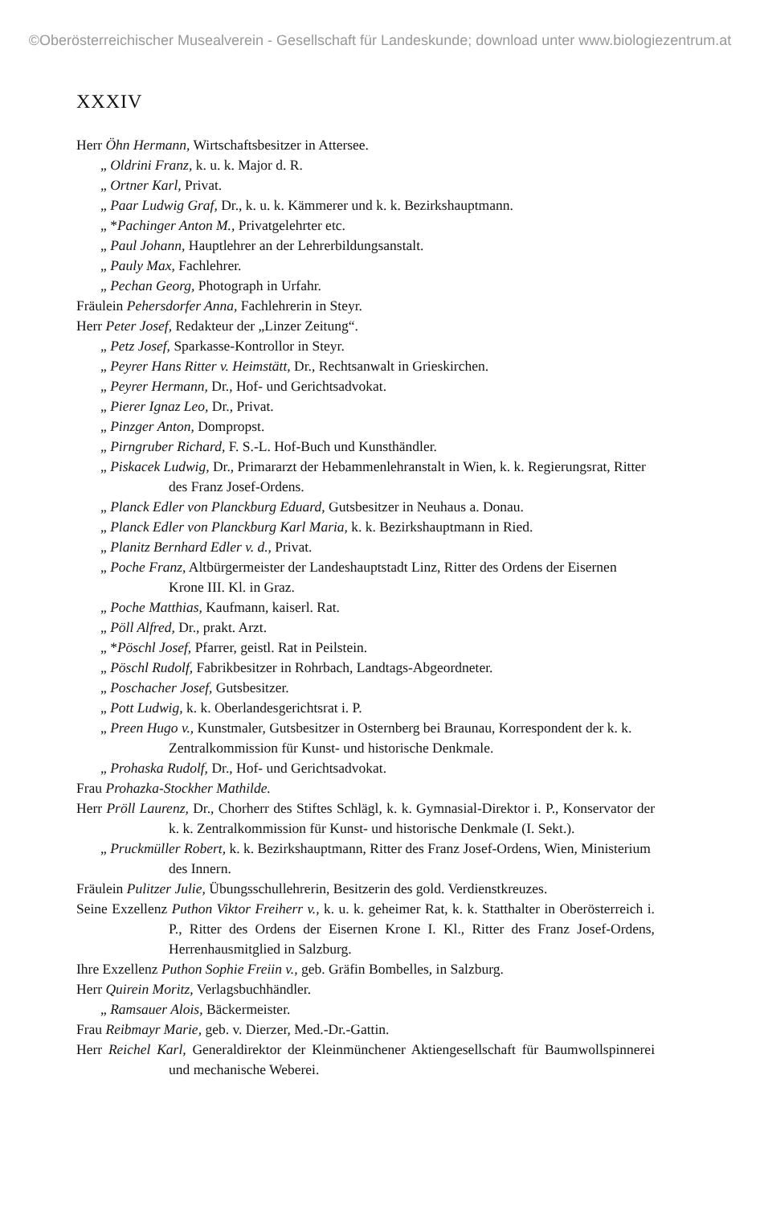©Oberösterreichischer Musealverein - Gesellschaft für Landeskunde; download unter www.biologiezentrum.at
XXXIV
Herr Öhn Hermann, Wirtschaftsbesitzer in Attersee.
„ Oldrini Franz, k. u. k. Major d. R.
„ Ortner Karl, Privat.
„ Paar Ludwig Graf, Dr., k. u. k. Kämmerer und k. k. Bezirkshauptmann.
„ *Pachinger Anton M., Privatgelehrter etc.
„ Paul Johann, Hauptlehrer an der Lehrerbildungsanstalt.
„ Pauly Max, Fachlehrer.
„ Pechan Georg, Photograph in Urfahr.
Fräulein Pehersdorfer Anna, Fachlehrerin in Steyr.
Herr Peter Josef, Redakteur der „Linzer Zeitung“.
„ Petz Josef, Sparkasse-Kontrollor in Steyr.
„ Peyrer Hans Ritter v. Heimstätt, Dr., Rechtsanwalt in Grieskirchen.
„ Peyrer Hermann, Dr., Hof- und Gerichtsadvokat.
„ Pierer Ignaz Leo, Dr., Privat.
„ Pinzger Anton, Dompropst.
„ Pirngruber Richard, F. S.-L. Hof-Buch und Kunsthändler.
„ Piskacek Ludwig, Dr., Primararzt der Hebammenlehranstalt in Wien, k. k. Regierungsrat, Ritter des Franz Josef-Ordens.
„ Planck Edler von Planckburg Eduard, Gutsbesitzer in Neuhaus a. Donau.
„ Planck Edler von Planckburg Karl Maria, k. k. Bezirkshauptmann in Ried.
„ Planitz Bernhard Edler v. d., Privat.
„ Poche Franz, Altbürgermeister der Landeshauptstadt Linz, Ritter des Ordens der Eisernen Krone III. Kl. in Graz.
„ Poche Matthias, Kaufmann, kaiserl. Rat.
„ Pöll Alfred, Dr., prakt. Arzt.
„ *Pöschl Josef, Pfarrer, geistl. Rat in Peilstein.
„ Pöschl Rudolf, Fabrikbesitzer in Rohrbach, Landtags-Abgeordneter.
„ Poschacher Josef, Gutsbesitzer.
„ Pott Ludwig, k. k. Oberlandesgerichtsrat i. P.
„ Preen Hugo v., Kunstmaler, Gutsbesitzer in Osternberg bei Braunau, Korrespondent der k. k. Zentralkommission für Kunst- und historische Denkmale.
„ Prohaska Rudolf, Dr., Hof- und Gerichtsadvokat.
Frau Prohazka-Stockher Mathilde.
Herr Pröll Laurenz, Dr., Chorherr des Stiftes Schlägl, k. k. Gymnasial-Direktor i. P., Konservator der k. k. Zentralkommission für Kunst- und historische Denkmale (I. Sekt.).
„ Pruckmüller Robert, k. k. Bezirkshauptmann, Ritter des Franz Josef-Ordens, Wien, Ministerium des Innern.
Fräulein Pulitzer Julie, Übungsschullehrerin, Besitzerin des gold. Verdienstkreuzes.
Seine Exzellenz Puthon Viktor Freiherr v., k. u. k. geheimer Rat, k. k. Statthalter in Oberösterreich i. P., Ritter des Ordens der Eisernen Krone I. Kl., Ritter des Franz Josef-Ordens, Herrenhausmitglied in Salzburg.
Ihre Exzellenz Puthon Sophie Freiin v., geb. Gräfin Bombelles, in Salzburg.
Herr Quirein Moritz, Verlagsbuchhändler.
„ Ramsauer Alois, Bäckermeister.
Frau Reibmayr Marie, geb. v. Dierzer, Med.-Dr.-Gattin.
Herr Reichel Karl, Generaldirektor der Kleinmünchener Aktiengesellschaft für Baumwollspinnerei und mechanische Weberei.